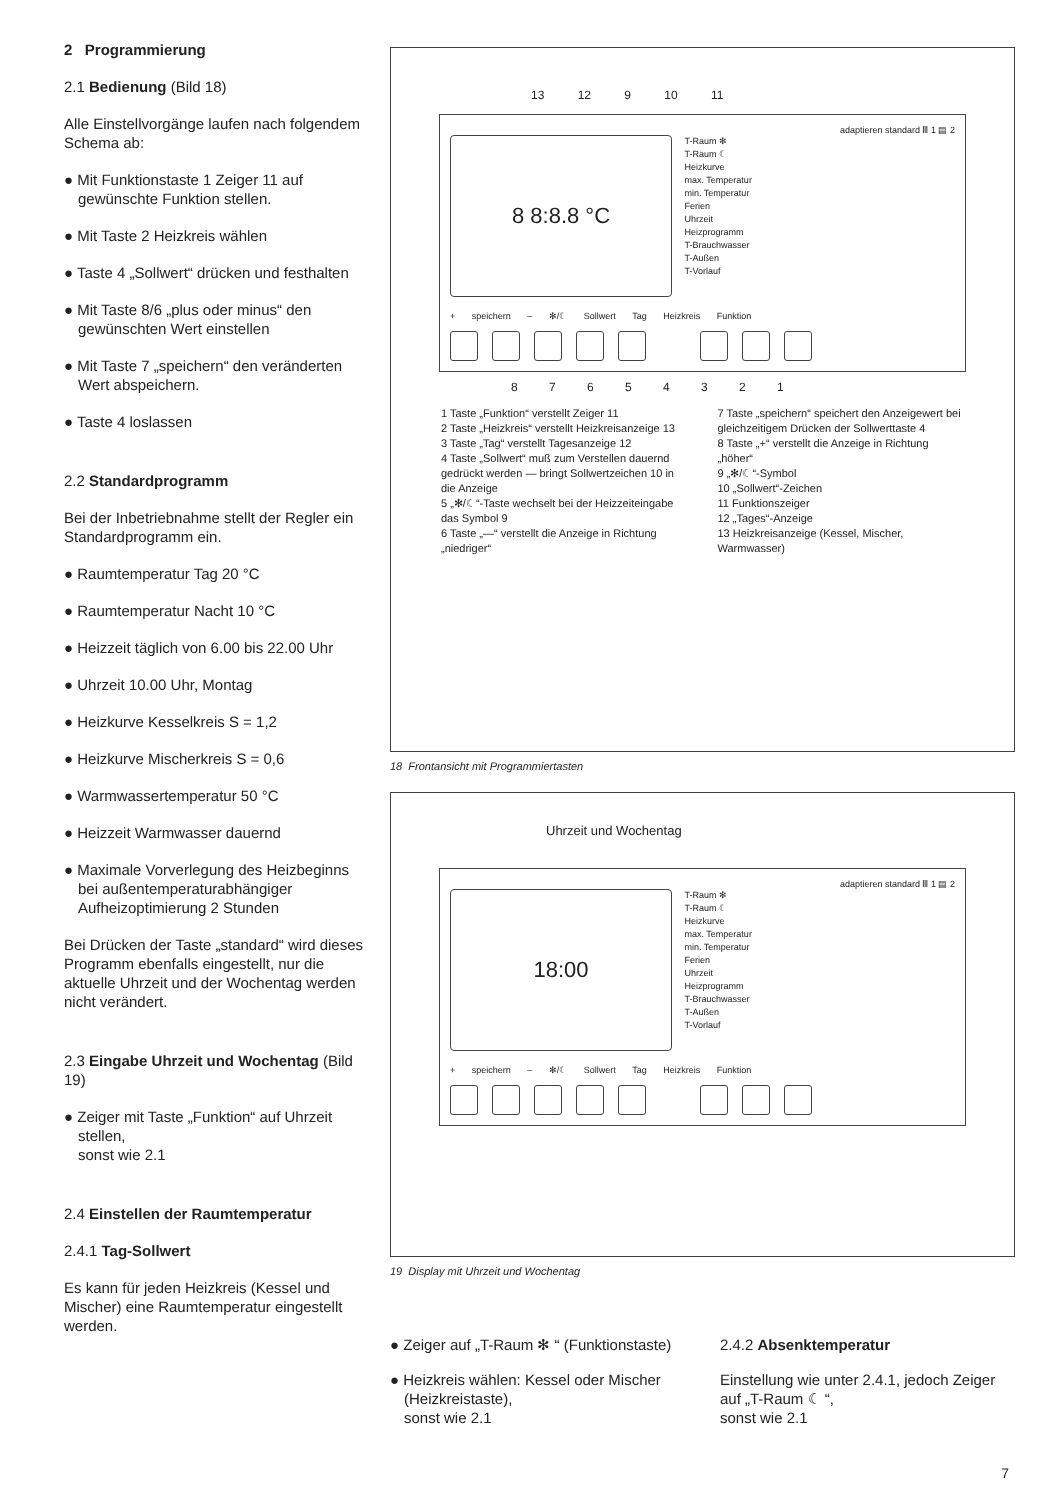2 Programmierung
2.1 Bedienung (Bild 18)
Alle Einstellvorgänge laufen nach folgendem Schema ab:
● Mit Funktionstaste 1 Zeiger 11 auf gewünschte Funktion stellen.
● Mit Taste 2 Heizkreis wählen
● Taste 4 „Sollwert“ drücken und festhalten
● Mit Taste 8/6 „plus oder minus“ den gewünschten Wert einstellen
● Mit Taste 7 „speichern“ den veränderten Wert abspeichern.
● Taste 4 loslassen
2.2 Standardprogramm
Bei der Inbetriebnahme stellt der Regler ein Standardprogramm ein.
● Raumtemperatur Tag 20 °C
● Raumtemperatur Nacht 10 °C
● Heizzeit täglich von 6.00 bis 22.00 Uhr
● Uhrzeit 10.00 Uhr, Montag
● Heizkurve Kesselkreis S = 1,2
● Heizkurve Mischerkreis S = 0,6
● Warmwassertemperatur 50 °C
● Heizzeit Warmwasser dauernd
● Maximale Vorverlegung des Heizbeginns bei außentemperaturabhängiger Aufheizoptimierung 2 Stunden
Bei Drücken der Taste „standard“ wird dieses Programm ebenfalls eingestellt, nur die aktuelle Uhrzeit und der Wochentag werden nicht verändert.
2.3 Eingabe Uhrzeit und Wochentag (Bild 19)
● Zeiger mit Taste „Funktion“ auf Uhrzeit stellen,
sonst wie 2.1
2.4 Einstellen der Raumtemperatur
2.4.1 Tag-Sollwert
Es kann für jeden Heizkreis (Kessel und Mischer) eine Raumtemperatur eingestellt werden.
13 12 9 10 11
adaptieren standard Ⅲ 1 ▤ 2
8 8:8.8 °C
T-Raum ✻
T-Raum ☾
Heizkurve
max. Temperatur
min. Temperatur
Ferien
Uhrzeit
Heizprogramm
T-Brauchwasser
T-Außen
T-Vorlauf
+ speichern – ✻/☾ Sollwert Tag Heizkreis Funktion
8 7 6 5 4 3 2 1
1 Taste „Funktion“ verstellt Zeiger 11
2 Taste „Heizkreis“ verstellt Heizkreisanzeige 13
3 Taste „Tag“ verstellt Tagesanzeige 12
4 Taste „Sollwert“ muß zum Verstellen dauernd gedrückt werden — bringt Sollwertzeichen 10 in die Anzeige
5 „✻/☾“-Taste wechselt bei der Heizzeiteingabe das Symbol 9
6 Taste „—“ verstellt die Anzeige in Richtung „niedriger“
7 Taste „speichern“ speichert den Anzeigewert bei gleichzeitigem Drücken der Sollwerttaste 4
8 Taste „+“ verstellt die Anzeige in Richtung „höher“
9 „✻/☾“-Symbol
10 „Sollwert“-Zeichen
11 Funktionszeiger
12 „Tages“-Anzeige
13 Heizkreisanzeige (Kessel, Mischer, Warmwasser)
18 Frontansicht mit Programmiertasten
Uhrzeit und Wochentag
adaptieren standard Ⅲ 1 ▤ 2
18:00
T-Raum ✻
T-Raum ☾
Heizkurve
max. Temperatur
min. Temperatur
Ferien
Uhrzeit
Heizprogramm
T-Brauchwasser
T-Außen
T-Vorlauf
+ speichern – ✻/☾ Sollwert Tag Heizkreis Funktion
19 Display mit Uhrzeit und Wochentag
● Zeiger auf „T-Raum ✻ “ (Funktionstaste)
● Heizkreis wählen: Kessel oder Mischer (Heizkreistaste),
sonst wie 2.1
2.4.2 Absenktemperatur
Einstellung wie unter 2.4.1, jedoch Zeiger auf „T-Raum ☾ “,
sonst wie 2.1
7